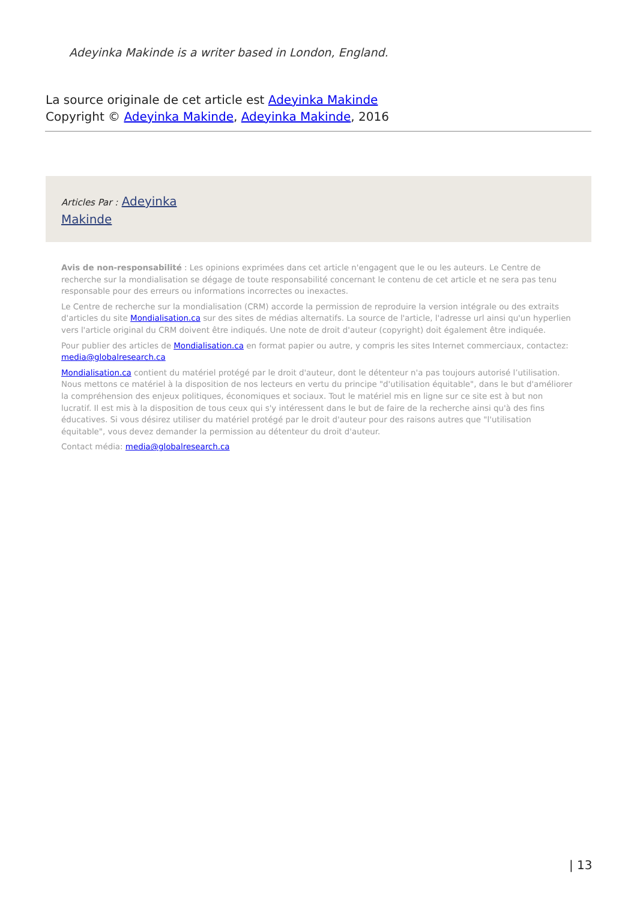Adeyinka Makinde is a writer based in London, England.
La source originale de cet article est Adeyinka Makinde
Copyright © Adeyinka Makinde, Adeyinka Makinde, 2016
Articles Par : Adeyinka Makinde
Avis de non-responsabilité : Les opinions exprimées dans cet article n'engagent que le ou les auteurs. Le Centre de recherche sur la mondialisation se dégage de toute responsabilité concernant le contenu de cet article et ne sera pas tenu responsable pour des erreurs ou informations incorrectes ou inexactes.
Le Centre de recherche sur la mondialisation (CRM) accorde la permission de reproduire la version intégrale ou des extraits d'articles du site Mondialisation.ca sur des sites de médias alternatifs. La source de l'article, l'adresse url ainsi qu'un hyperlien vers l'article original du CRM doivent être indiqués. Une note de droit d'auteur (copyright) doit également être indiquée.
Pour publier des articles de Mondialisation.ca en format papier ou autre, y compris les sites Internet commerciaux, contactez: media@globalresearch.ca
Mondialisation.ca contient du matériel protégé par le droit d'auteur, dont le détenteur n'a pas toujours autorisé l’utilisation. Nous mettons ce matériel à la disposition de nos lecteurs en vertu du principe "d'utilisation équitable", dans le but d'améliorer la compréhension des enjeux politiques, économiques et sociaux. Tout le matériel mis en ligne sur ce site est à but non lucratif. Il est mis à la disposition de tous ceux qui s'y intéressent dans le but de faire de la recherche ainsi qu'à des fins éducatives. Si vous désirez utiliser du matériel protégé par le droit d'auteur pour des raisons autres que "l'utilisation équitable", vous devez demander la permission au détenteur du droit d'auteur.
Contact média: media@globalresearch.ca
| 13